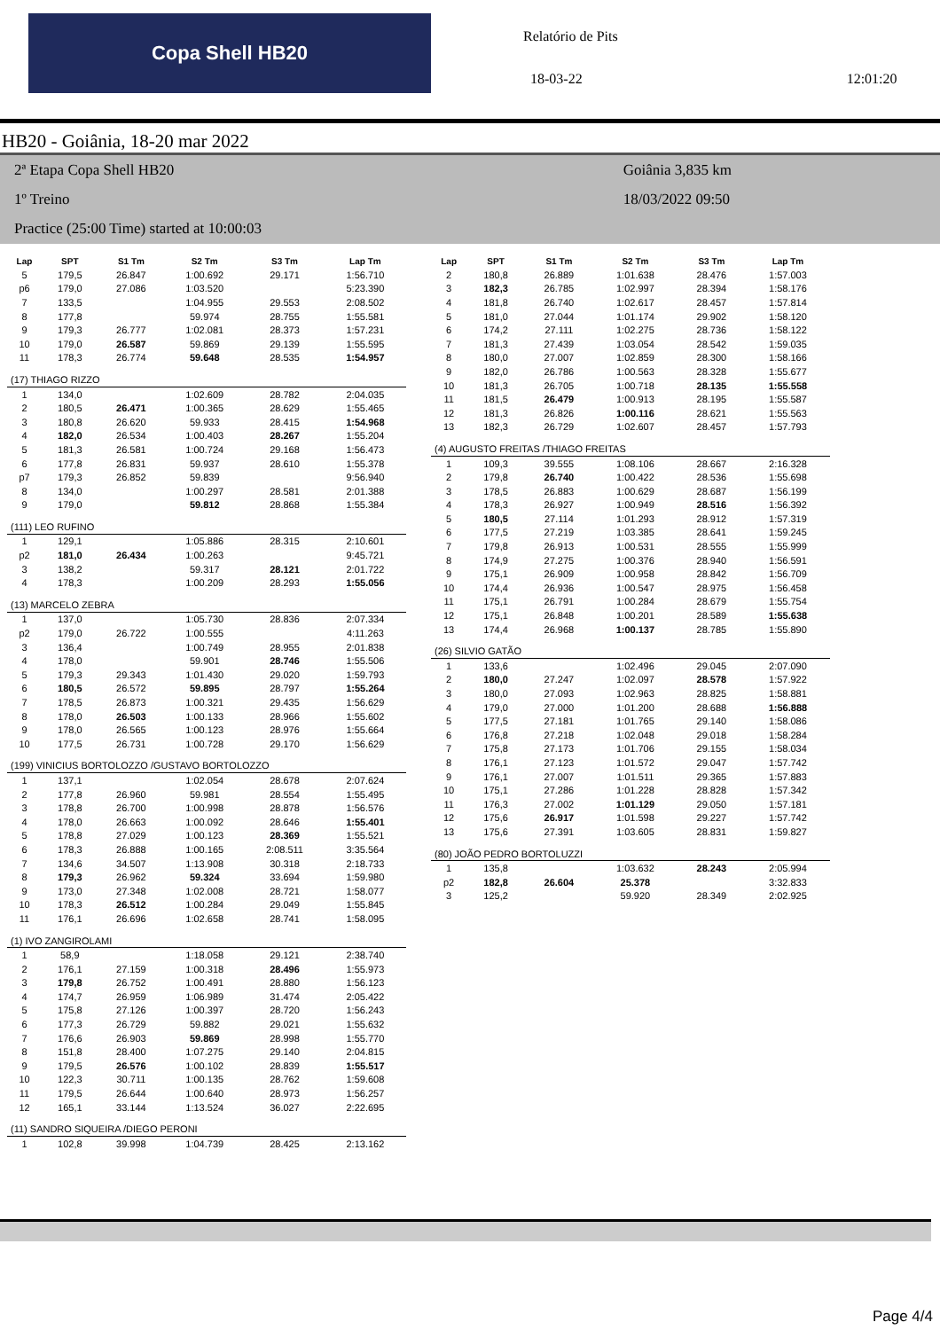Copa Shell HB20
Relatório de Pits
18-03-22
12:01:20
HB20 - Goiânia, 18-20 mar 2022
2ª Etapa Copa Shell HB20
1º Treino
Practice (25:00 Time) started at 10:00:03
Goiânia 3,835 km
18/03/2022 09:50
| Lap | SPT | S1 Tm | S2 Tm | S3 Tm | Lap Tm |
| --- | --- | --- | --- | --- | --- |
| 5 | 179,5 | 26.847 | 1:00.692 | 29.171 | 1:56.710 |
| p6 | 179,0 | 27.086 | 1:03.520 | | 5:23.390 |
| 7 | 133,5 | | 1:04.955 | 29.553 | 2:08.502 |
| 8 | 177,8 | | 59.974 | 28.755 | 1:55.581 |
| 9 | 179,3 | 26.777 | 1:02.081 | 28.373 | 1:57.231 |
| 10 | 179,0 | 26.587 | 59.869 | 29.139 | 1:55.595 |
| 11 | 178,3 | 26.774 | 59.648 | 28.535 | 1:54.957 |
| (17) THIAGO RIZZO | | | | | |
| 1 | 134,0 | | 1:02.609 | 28.782 | 2:04.035 |
| 2 | 180,5 | 26.471 | 1:00.365 | 28.629 | 1:55.465 |
| 3 | 180,8 | 26.620 | 59.933 | 28.415 | 1:54.968 |
| 4 | 182,0 | 26.534 | 1:00.403 | 28.267 | 1:55.204 |
| 5 | 181,3 | 26.581 | 1:00.724 | 29.168 | 1:56.473 |
| 6 | 177,8 | 26.831 | 59.937 | 28.610 | 1:55.378 |
| p7 | 179,3 | 26.852 | 59.839 | | 9:56.940 |
| 8 | 134,0 | | 1:00.297 | 28.581 | 2:01.388 |
| 9 | 179,0 | | 59.812 | 28.868 | 1:55.384 |
| (111) LEO RUFINO | | | | | |
| 1 | 129,1 | | 1:05.886 | 28.315 | 2:10.601 |
| p2 | 181,0 | 26.434 | 1:00.263 | | 9:45.721 |
| 3 | 138,2 | | 59.317 | 28.121 | 2:01.722 |
| 4 | 178,3 | | 1:00.209 | 28.293 | 1:55.056 |
| (13) MARCELO ZEBRA | | | | | |
| 1 | 137,0 | | 1:05.730 | 28.836 | 2:07.334 |
| p2 | 179,0 | 26.722 | 1:00.555 | | 4:11.263 |
| 3 | 136,4 | | 1:00.749 | 28.955 | 2:01.838 |
| 4 | 178,0 | | 59.901 | 28.746 | 1:55.506 |
| 5 | 179,3 | 29.343 | 1:01.430 | 29.020 | 1:59.793 |
| 6 | 180,5 | 26.572 | 59.895 | 28.797 | 1:55.264 |
| 7 | 178,5 | 26.873 | 1:00.321 | 29.435 | 1:56.629 |
| 8 | 178,0 | 26.503 | 1:00.133 | 28.966 | 1:55.602 |
| 9 | 178,0 | 26.565 | 1:00.123 | 28.976 | 1:55.664 |
| 10 | 177,5 | 26.731 | 1:00.728 | 29.170 | 1:56.629 |
| (199) VINICIUS BORTOLOZZO /GUSTAVO BORTOLOZZO | | | | | |
| 1 | 137,1 | | 1:02.054 | 28.678 | 2:07.624 |
| 2 | 177,8 | 26.960 | 59.981 | 28.554 | 1:55.495 |
| 3 | 178,8 | 26.700 | 1:00.998 | 28.878 | 1:56.576 |
| 4 | 178,0 | 26.663 | 1:00.092 | 28.646 | 1:55.401 |
| 5 | 178,8 | 27.029 | 1:00.123 | 28.369 | 1:55.521 |
| 6 | 178,3 | 26.888 | 1:00.165 | 2:08.511 | 3:35.564 |
| 7 | 134,6 | 34.507 | 1:13.908 | 30.318 | 2:18.733 |
| 8 | 179,3 | 26.962 | 59.324 | 33.694 | 1:59.980 |
| 9 | 173,0 | 27.348 | 1:02.008 | 28.721 | 1:58.077 |
| 10 | 178,3 | 26.512 | 1:00.284 | 29.049 | 1:55.845 |
| 11 | 176,1 | 26.696 | 1:02.658 | 28.741 | 1:58.095 |
| (1) IVO ZANGIROLAMI | | | | | |
| 1 | 58,9 | | 1:18.058 | 29.121 | 2:38.740 |
| 2 | 176,1 | 27.159 | 1:00.318 | 28.496 | 1:55.973 |
| 3 | 179,8 | 26.752 | 1:00.491 | 28.880 | 1:56.123 |
| 4 | 174,7 | 26.959 | 1:06.989 | 31.474 | 2:05.422 |
| 5 | 175,8 | 27.126 | 1:00.397 | 28.720 | 1:56.243 |
| 6 | 177,3 | 26.729 | 59.882 | 29.021 | 1:55.632 |
| 7 | 176,6 | 26.903 | 59.869 | 28.998 | 1:55.770 |
| 8 | 151,8 | 28.400 | 1:07.275 | 29.140 | 2:04.815 |
| 9 | 179,5 | 26.576 | 1:00.102 | 28.839 | 1:55.517 |
| 10 | 122,3 | 30.711 | 1:00.135 | 28.762 | 1:59.608 |
| 11 | 179,5 | 26.644 | 1:00.640 | 28.973 | 1:56.257 |
| 12 | 165,1 | 33.144 | 1:13.524 | 36.027 | 2:22.695 |
| (11) SANDRO SIQUEIRA /DIEGO PERONI | | | | | |
| 1 | 102,8 | 39.998 | 1:04.739 | 28.425 | 2:13.162 |
| Lap | SPT | S1 Tm | S2 Tm | S3 Tm | Lap Tm |
| --- | --- | --- | --- | --- | --- |
| 2 | 180,8 | 26.889 | 1:01.638 | 28.476 | 1:57.003 |
| 3 | 182,3 | 26.785 | 1:02.997 | 28.394 | 1:58.176 |
| 4 | 181,8 | 26.740 | 1:02.617 | 28.457 | 1:57.814 |
| 5 | 181,0 | 27.044 | 1:01.174 | 29.902 | 1:58.120 |
| 6 | 174,2 | 27.111 | 1:02.275 | 28.736 | 1:58.122 |
| 7 | 181,3 | 27.439 | 1:03.054 | 28.542 | 1:59.035 |
| 8 | 180,0 | 27.007 | 1:02.859 | 28.300 | 1:58.166 |
| 9 | 182,0 | 26.786 | 1:00.563 | 28.328 | 1:55.677 |
| 10 | 181,3 | 26.705 | 1:00.718 | 28.135 | 1:55.558 |
| 11 | 181,5 | 26.479 | 1:00.913 | 28.195 | 1:55.587 |
| 12 | 181,3 | 26.826 | 1:00.116 | 28.621 | 1:55.563 |
| 13 | 182,3 | 26.729 | 1:02.607 | 28.457 | 1:57.793 |
| (4) AUGUSTO FREITAS /THIAGO FREITAS | | | | | |
| 1 | 109,3 | 39.555 | 1:08.106 | 28.667 | 2:16.328 |
| 2 | 179,8 | 26.740 | 1:00.422 | 28.536 | 1:55.698 |
| 3 | 178,5 | 26.883 | 1:00.629 | 28.687 | 1:56.199 |
| 4 | 178,3 | 26.927 | 1:00.949 | 28.516 | 1:56.392 |
| 5 | 180,5 | 27.114 | 1:01.293 | 28.912 | 1:57.319 |
| 6 | 177,5 | 27.219 | 1:03.385 | 28.641 | 1:59.245 |
| 7 | 179,8 | 26.913 | 1:00.531 | 28.555 | 1:55.999 |
| 8 | 174,9 | 27.275 | 1:00.376 | 28.940 | 1:56.591 |
| 9 | 175,1 | 26.909 | 1:00.958 | 28.842 | 1:56.709 |
| 10 | 174,4 | 26.936 | 1:00.547 | 28.975 | 1:56.458 |
| 11 | 175,1 | 26.791 | 1:00.284 | 28.679 | 1:55.754 |
| 12 | 175,1 | 26.848 | 1:00.201 | 28.589 | 1:55.638 |
| 13 | 174,4 | 26.968 | 1:00.137 | 28.785 | 1:55.890 |
| (26) SILVIO GATÃO | | | | | |
| 1 | 133,6 | | 1:02.496 | 29.045 | 2:07.090 |
| 2 | 180,0 | 27.247 | 1:02.097 | 28.578 | 1:57.922 |
| 3 | 180,0 | 27.093 | 1:02.963 | 28.825 | 1:58.881 |
| 4 | 179,0 | 27.000 | 1:01.200 | 28.688 | 1:56.888 |
| 5 | 177,5 | 27.181 | 1:01.765 | 29.140 | 1:58.086 |
| 6 | 176,8 | 27.218 | 1:02.048 | 29.018 | 1:58.284 |
| 7 | 175,8 | 27.173 | 1:01.706 | 29.155 | 1:58.034 |
| 8 | 176,1 | 27.123 | 1:01.572 | 29.047 | 1:57.742 |
| 9 | 176,1 | 27.007 | 1:01.511 | 29.365 | 1:57.883 |
| 10 | 175,1 | 27.286 | 1:01.228 | 28.828 | 1:57.342 |
| 11 | 176,3 | 27.002 | 1:01.129 | 29.050 | 1:57.181 |
| 12 | 175,6 | 26.917 | 1:01.598 | 29.227 | 1:57.742 |
| 13 | 175,6 | 27.391 | 1:03.605 | 28.831 | 1:59.827 |
| (80) JOÃO PEDRO BORTOLUZZI | | | | | |
| 1 | 135,8 | | 1:03.632 | 28.243 | 2:05.994 |
| p2 | 182,8 | 26.604 | 25.378 | | 3:32.833 |
| 3 | 125,2 | | 59.920 | 28.349 | 2:02.925 |
Page 4/4